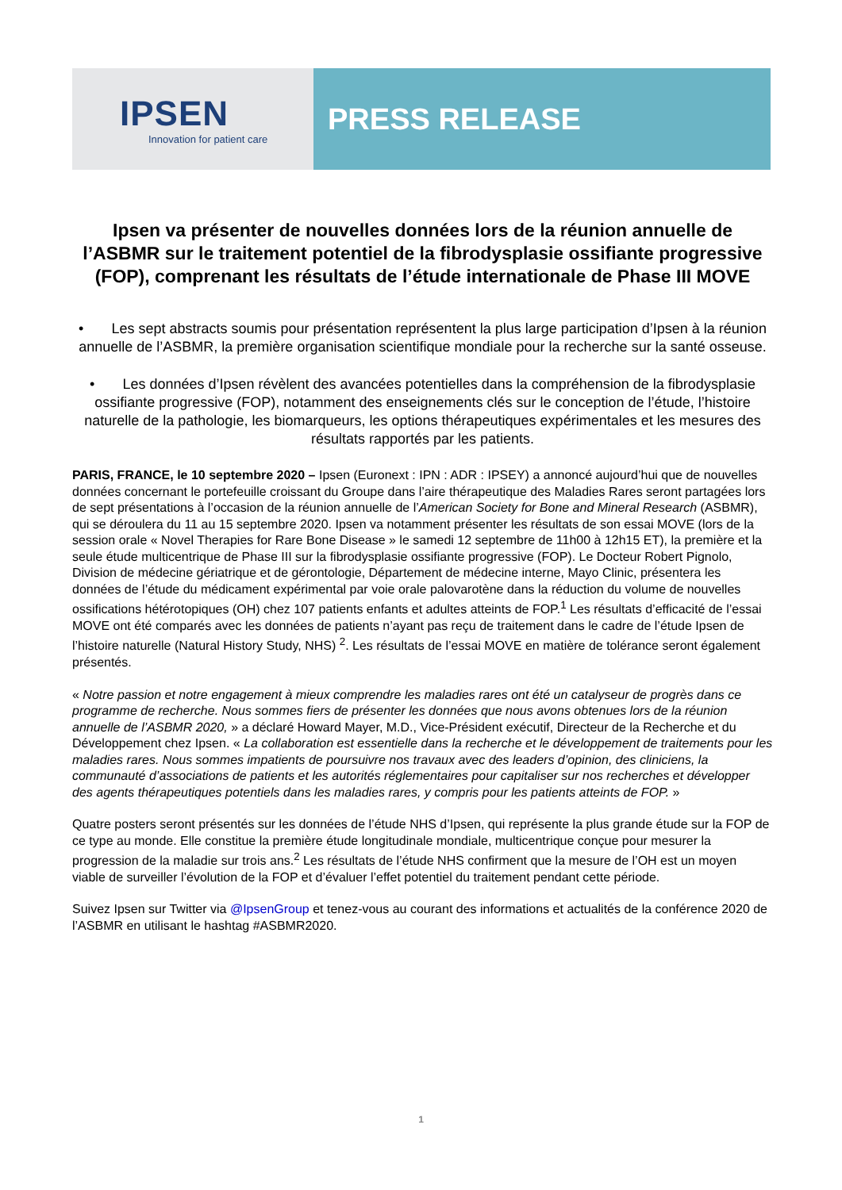IPSEN
Innovation for patient care
PRESS RELEASE
Ipsen va présenter de nouvelles données lors de la réunion annuelle de l’ASBMR sur le traitement potentiel de la fibrodysplasie ossifiante progressive (FOP), comprenant les résultats de l’étude internationale de Phase III MOVE
• Les sept abstracts soumis pour présentation représentent la plus large participation d’Ipsen à la réunion annuelle de l’ASBMR, la première organisation scientifique mondiale pour la recherche sur la santé osseuse.
• Les données d’Ipsen révèlent des avancées potentielles dans la compréhension de la fibrodysplasie ossifiante progressive (FOP), notamment des enseignements clés sur le conception de l’étude, l’histoire naturelle de la pathologie, les biomarqueurs, les options thérapeutiques expérimentales et les mesures des résultats rapportés par les patients.
PARIS, FRANCE, le 10 septembre 2020 – Ipsen (Euronext : IPN : ADR : IPSEY) a annoncé aujourd’hui que de nouvelles données concernant le portefeuille croissant du Groupe dans l’aire thérapeutique des Maladies Rares seront partagées lors de sept présentations à l’occasion de la réunion annuelle de l’American Society for Bone and Mineral Research (ASBMR), qui se déroulera du 11 au 15 septembre 2020. Ipsen va notamment présenter les résultats de son essai MOVE (lors de la session orale « Novel Therapies for Rare Bone Disease » le samedi 12 septembre de 11h00 à 12h15 ET), la première et la seule étude multicentrique de Phase III sur la fibrodysplasie ossifiante progressive (FOP). Le Docteur Robert Pignolo, Division de médecine gériatrique et de gérontologie, Département de médecine interne, Mayo Clinic, présentera les données de l’étude du médicament expérimental par voie orale palovarotène dans la réduction du volume de nouvelles ossifications hétérotopiques (OH) chez 107 patients enfants et adultes atteints de FOP.<sup>1</sup> Les résultats d’efficacité de l’essai MOVE ont été comparés avec les données de patients n’ayant pas reçu de traitement dans le cadre de l’étude Ipsen de l’histoire naturelle (Natural History Study, NHS) <sup>2</sup>. Les résultats de l’essai MOVE en matière de tolérance seront également présentés.
« Notre passion et notre engagement à mieux comprendre les maladies rares ont été un catalyseur de progrès dans ce programme de recherche. Nous sommes fiers de présenter les données que nous avons obtenues lors de la réunion annuelle de l’ASBMR 2020, » a déclaré Howard Mayer, M.D., Vice-Président exécutif, Directeur de la Recherche et du Développement chez Ipsen. « La collaboration est essentielle dans la recherche et le développement de traitements pour les maladies rares. Nous sommes impatients de poursuivre nos travaux avec des leaders d’opinion, des cliniciens, la communauté d’associations de patients et les autorités réglementaires pour capitaliser sur nos recherches et développer des agents thérapeutiques potentiels dans les maladies rares, y compris pour les patients atteints de FOP. »
Quatre posters seront présentés sur les données de l’étude NHS d’Ipsen, qui représente la plus grande étude sur la FOP de ce type au monde. Elle constitue la première étude longitudinale mondiale, multicentrique conçue pour mesurer la progression de la maladie sur trois ans.<sup>2</sup> Les résultats de l’étude NHS confirment que la mesure de l’OH est un moyen viable de surveiller l’évolution de la FOP et d’évaluer l’effet potentiel du traitement pendant cette période.
Suivez Ipsen sur Twitter via @IpsenGroup et tenez-vous au courant des informations et actualités de la conférence 2020 de l’ASBMR en utilisant le hashtag #ASBMR2020.
1